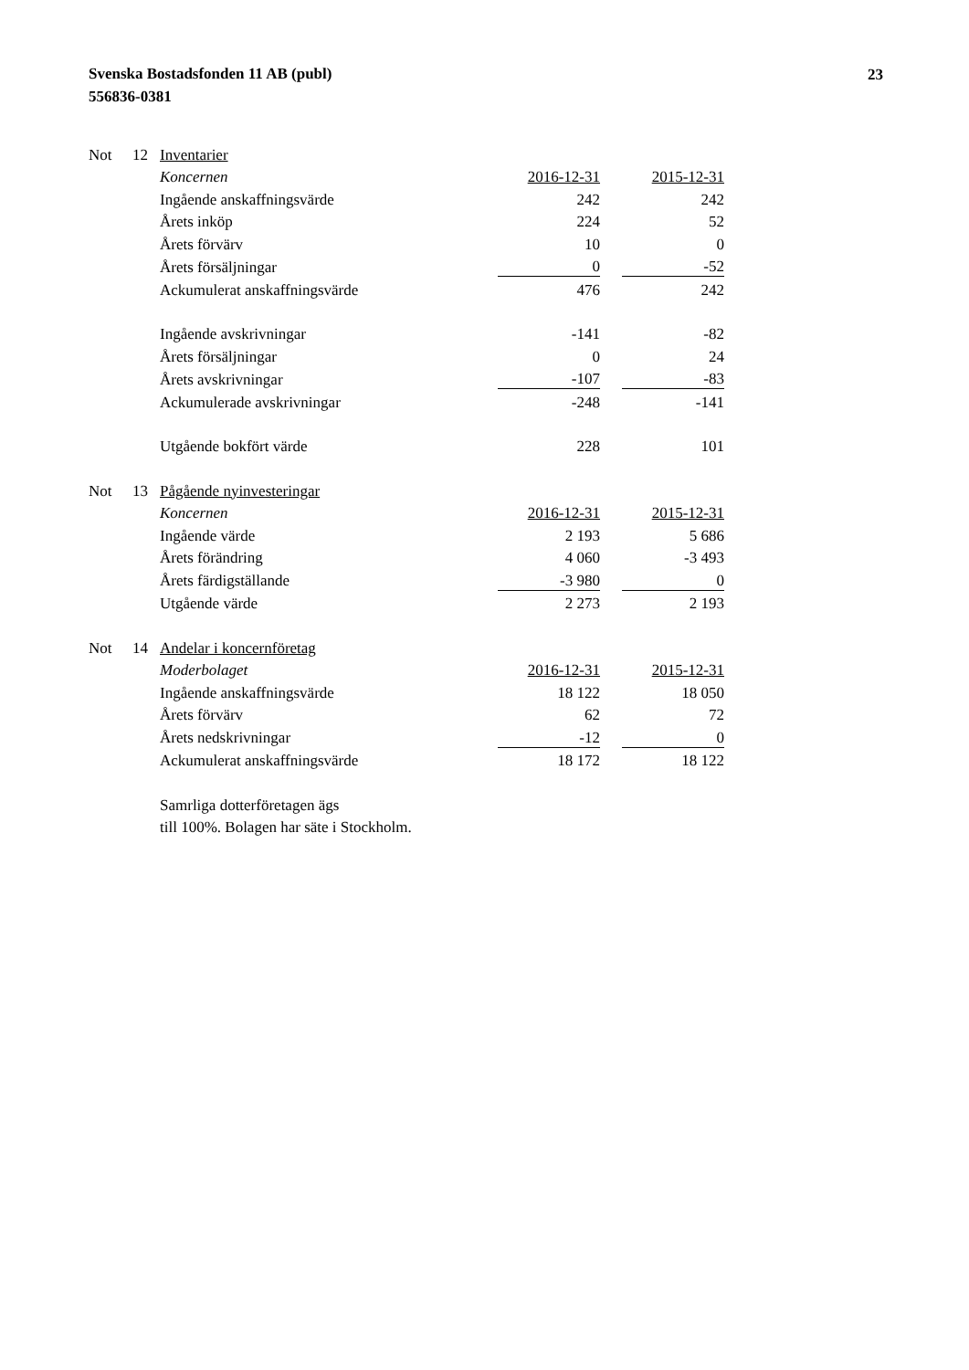Svenska Bostadsfonden 11 AB (publ)
556836-0381
23
| Not | 12 | Inventarier | | | |
| | | Koncernen | 2016-12-31 | | 2015-12-31 |
| | | Ingående anskaffningsvärde | 242 | | 242 |
| | | Årets inköp | 224 | | 52 |
| | | Årets förvärv | 10 | | 0 |
| | | Årets försäljningar | 0 | | -52 |
| | | Ackumulerat anskaffningsvärde | 476 | | 242 |
| | | Ingående avskrivningar | -141 | | -82 |
| | | Årets försäljningar | 0 | | 24 |
| | | Årets avskrivningar | -107 | | -83 |
| | | Ackumulerade avskrivningar | -248 | | -141 |
| | | Utgående bokfört värde | 228 | | 101 |
| Not | 13 | Pågående nyinvesteringar | | | |
| | | Koncernen | 2016-12-31 | | 2015-12-31 |
| | | Ingående värde | 2 193 | | 5 686 |
| | | Årets förändring | 4 060 | | -3 493 |
| | | Årets färdigställande | -3 980 | | 0 |
| | | Utgående värde | 2 273 | | 2 193 |
| Not | 14 | Andelar i koncernföretag | | | |
| | | Moderbolaget | 2016-12-31 | | 2015-12-31 |
| | | Ingående anskaffningsvärde | 18 122 | | 18 050 |
| | | Årets förvärv | 62 | | 72 |
| | | Årets nedskrivningar | -12 | | 0 |
| | | Ackumulerat anskaffningsvärde | 18 172 | | 18 122 |
| | | Samrliga dotterföretagen ägs | | | |
| | | till 100%. Bolagen har säte i Stockholm. | | | |